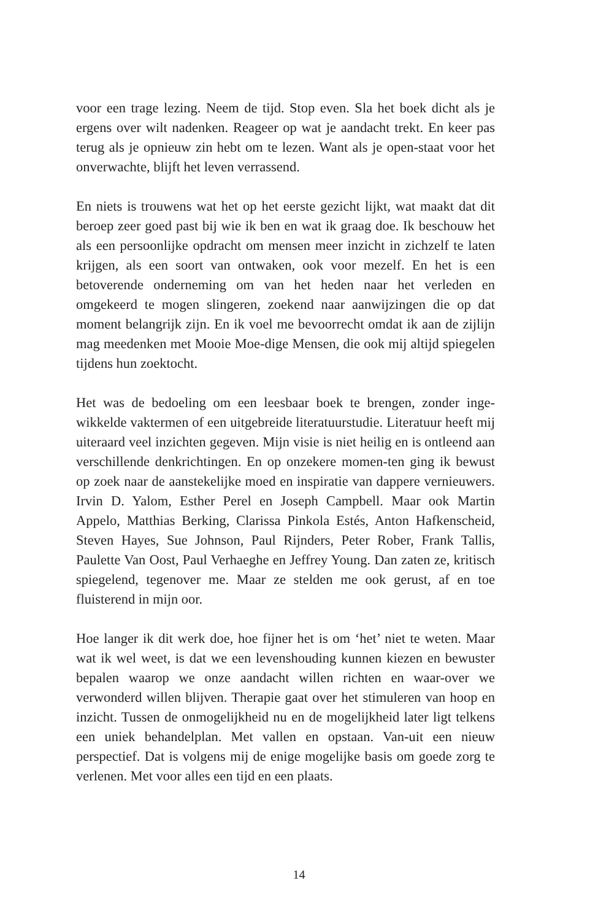voor een trage lezing. Neem de tijd. Stop even. Sla het boek dicht als je ergens over wilt nadenken. Reageer op wat je aandacht trekt. En keer pas terug als je opnieuw zin hebt om te lezen. Want als je open-staat voor het onverwachte, blijft het leven verrassend.
En niets is trouwens wat het op het eerste gezicht lijkt, wat maakt dat dit beroep zeer goed past bij wie ik ben en wat ik graag doe. Ik beschouw het als een persoonlijke opdracht om mensen meer inzicht in zichzelf te laten krijgen, als een soort van ontwaken, ook voor mezelf. En het is een betoverende onderneming om van het heden naar het verleden en omgekeerd te mogen slingeren, zoekend naar aanwijzingen die op dat moment belangrijk zijn. En ik voel me bevoorrecht omdat ik aan de zijlijn mag meedenken met Mooie Moe-dige Mensen, die ook mij altijd spiegelen tijdens hun zoektocht.
Het was de bedoeling om een leesbaar boek te brengen, zonder inge-wikkelde vaktermen of een uitgebreide literatuurstudie. Literatuur heeft mij uiteraard veel inzichten gegeven. Mijn visie is niet heilig en is ontleend aan verschillende denkrichtingen. En op onzekere momen-ten ging ik bewust op zoek naar de aanstekelijke moed en inspiratie van dappere vernieuwers. Irvin D. Yalom, Esther Perel en Joseph Campbell. Maar ook Martin Appelo, Matthias Berking, Clarissa Pinkola Estés, Anton Hafkenscheid, Steven Hayes, Sue Johnson, Paul Rijnders, Peter Rober, Frank Tallis, Paulette Van Oost, Paul Verhaeghe en Jeffrey Young. Dan zaten ze, kritisch spiegelend, tegenover me. Maar ze stelden me ook gerust, af en toe fluisterend in mijn oor.
Hoe langer ik dit werk doe, hoe fijner het is om ‘het’ niet te weten. Maar wat ik wel weet, is dat we een levenshouding kunnen kiezen en bewuster bepalen waarop we onze aandacht willen richten en waar-over we verwonderd willen blijven. Therapie gaat over het stimuleren van hoop en inzicht. Tussen de onmogelijkheid nu en de mogelijkheid later ligt telkens een uniek behandelplan. Met vallen en opstaan. Van-uit een nieuw perspectief. Dat is volgens mij de enige mogelijke basis om goede zorg te verlenen. Met voor alles een tijd en een plaats.
14